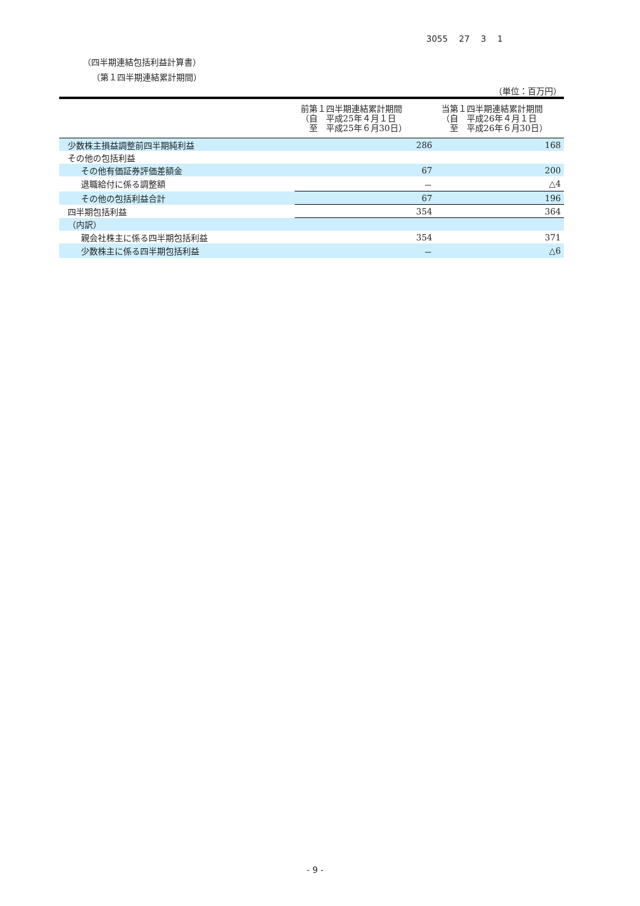3055 27 3 1
（四半期連結包括利益計算書）
（第１四半期連結累計期間）
（単位：百万円）
| | 前第１四半期連結累計期間 （自 平成25年４月１日 至 平成25年６月30日） | 当第１四半期連結累計期間 （自 平成26年４月１日 至 平成26年６月30日） |
| --- | --- | --- |
| 少数株主損益調整前四半期純利益 | 286 | 168 |
| その他の包括利益 | | |
| その他有価証券評価差額金 | 67 | 200 |
| 退職給付に係る調整額 | － | △4 |
| その他の包括利益合計 | 67 | 196 |
| 四半期包括利益 | 354 | 364 |
| （内訳） | | |
| 親会社株主に係る四半期包括利益 | 354 | 371 |
| 少数株主に係る四半期包括利益 | － | △6 |
- 9 -